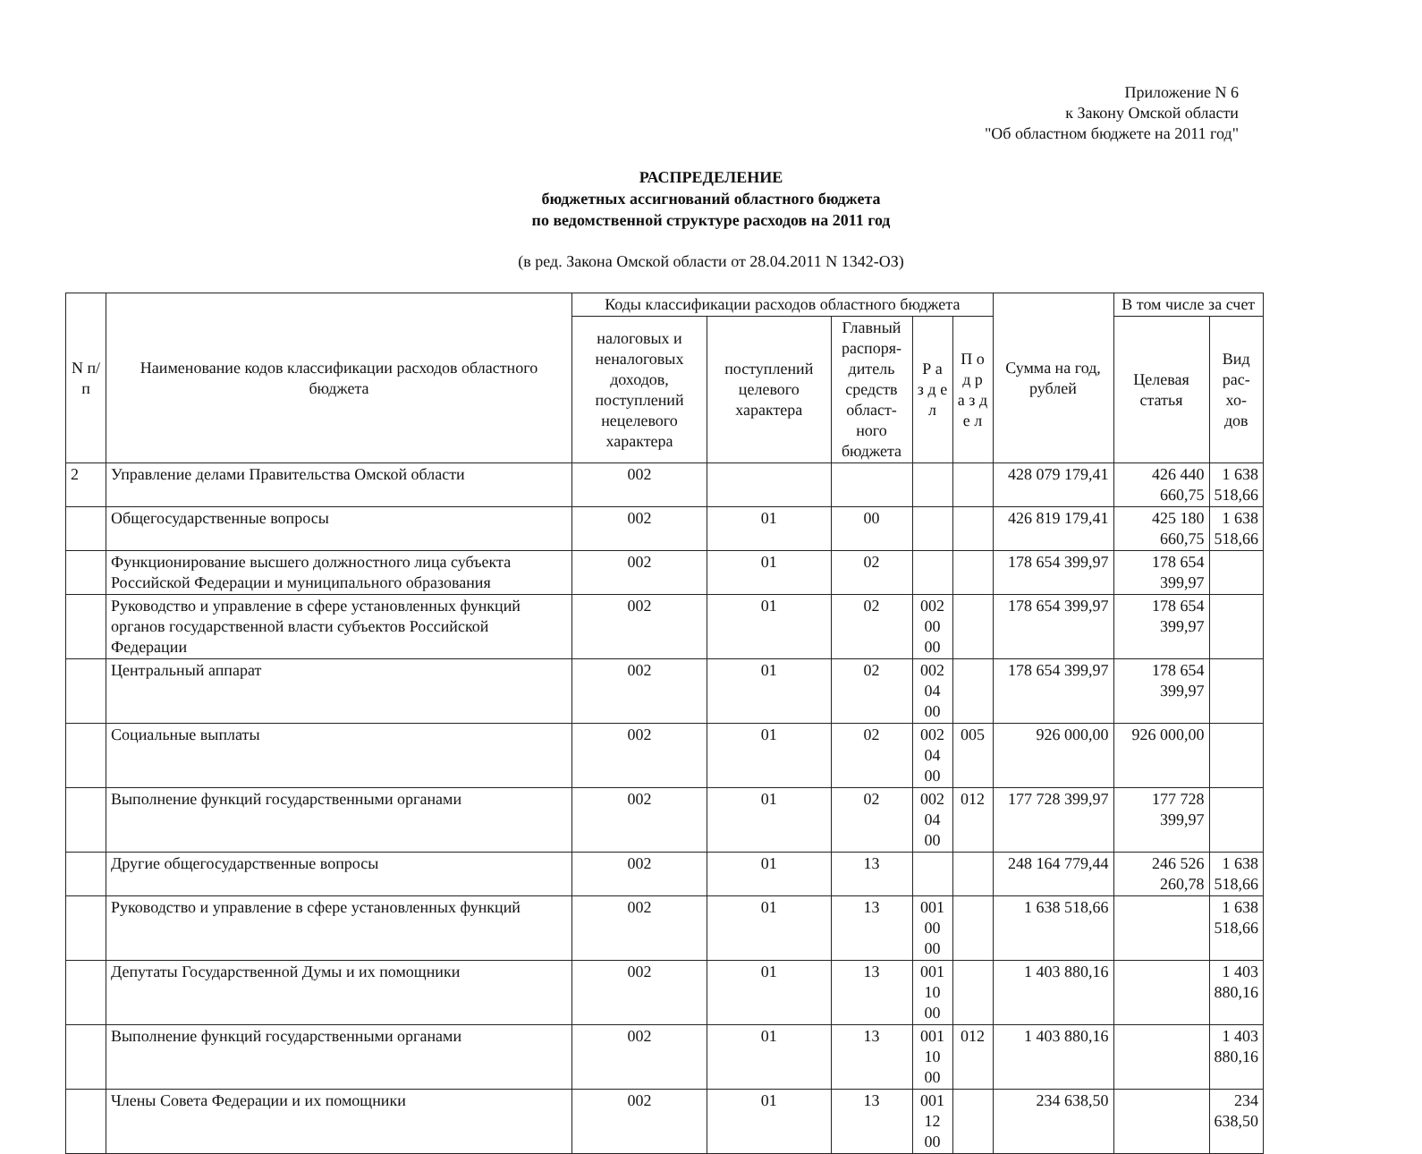Приложение N 6
к Закону Омской области
"Об областном бюджете на 2011 год"
РАСПРЕДЕЛЕНИЕ
бюджетных ассигнований областного бюджета
по ведомственной структуре расходов на 2011 год
(в ред. Закона Омской области от 28.04.2011 N 1342-ОЗ)
| N п/п | Наименование кодов классификации расходов областного бюджета | Коды классификации расходов областного бюджета | | | | | Сумма на год, рублей | В том числе за счет | |
| --- | --- | --- | --- | --- | --- | --- | --- | --- | --- |
| | | | | | | | | налоговых и неналоговых доходов, поступлений нецелевого характера | поступлений целевого характера |
| | | Главный распоря-дитель средств област-ного бюджета | Р а з д е л | П о д р а з д е л | Целевая статья | Вид рас-хо-дов | | | |
| 2 | Управление делами Правительства Омской области | 002 | | | | | 428 079 179,41 | 426 440 660,75 | 1 638 518,66 |
| | Общегосударственные вопросы | 002 | 01 | 00 | | | 426 819 179,41 | 425 180 660,75 | 1 638 518,66 |
| | Функционирование высшего должностного лица субъекта Российской Федерации и муниципального образования | 002 | 01 | 02 | | | 178 654 399,97 | 178 654 399,97 | |
| | Руководство и управление в сфере установленных функций органов государственной власти субъектов Российской Федерации | 002 | 01 | 02 | 002 00 00 | | 178 654 399,97 | 178 654 399,97 | |
| | Центральный аппарат | 002 | 01 | 02 | 002 04 00 | | 178 654 399,97 | 178 654 399,97 | |
| | Социальные выплаты | 002 | 01 | 02 | 002 04 00 | 005 | 926 000,00 | 926 000,00 | |
| | Выполнение функций государственными органами | 002 | 01 | 02 | 002 04 00 | 012 | 177 728 399,97 | 177 728 399,97 | |
| | Другие общегосударственные вопросы | 002 | 01 | 13 | | | 248 164 779,44 | 246 526 260,78 | 1 638 518,66 |
| | Руководство и управление в сфере установленных функций | 002 | 01 | 13 | 001 00 00 | | 1 638 518,66 | | 1 638 518,66 |
| | Депутаты Государственной Думы и их помощники | 002 | 01 | 13 | 001 10 00 | | 1 403 880,16 | | 1 403 880,16 |
| | Выполнение функций государственными органами | 002 | 01 | 13 | 001 10 00 | 012 | 1 403 880,16 | | 1 403 880,16 |
| | Члены Совета Федерации и их помощники | 002 | 01 | 13 | 001 12 00 | | 234 638,50 | | 234 638,50 |